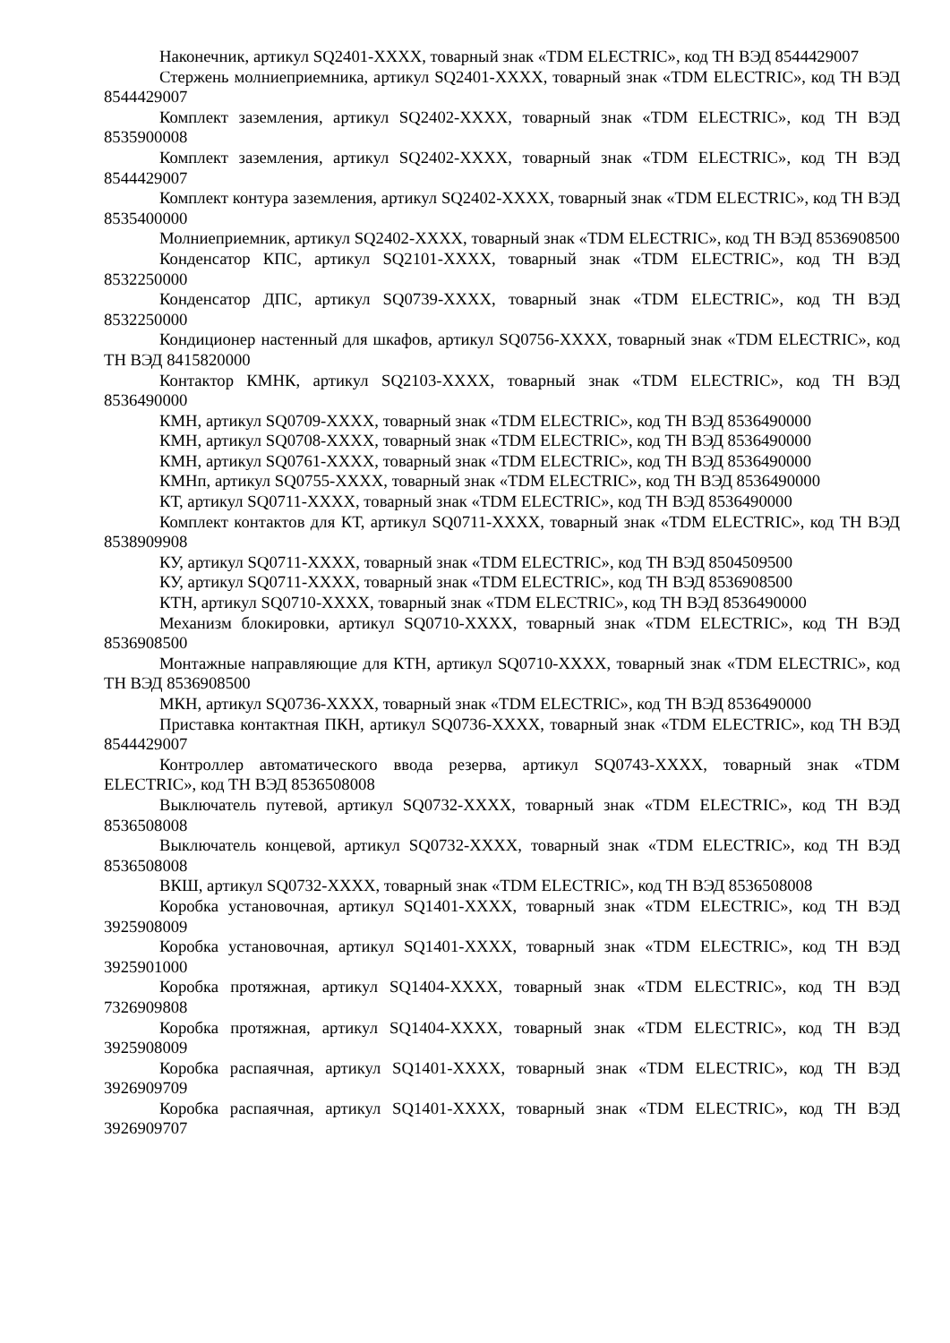Наконечник, артикул SQ2401-XXXX, товарный знак «TDM ELECTRIC», код ТН ВЭД 8544429007
Стержень молниеприемника, артикул SQ2401-XXXX, товарный знак «TDM ELECTRIC», код ТН ВЭД 8544429007
Комплект заземления, артикул SQ2402-XXXX, товарный знак «TDM ELECTRIC», код ТН ВЭД 8535900008
Комплект заземления, артикул SQ2402-XXXX, товарный знак «TDM ELECTRIC», код ТН ВЭД 8544429007
Комплект контура заземления, артикул SQ2402-XXXX, товарный знак «TDM ELECTRIC», код ТН ВЭД 8535400000
Молниеприемник, артикул SQ2402-XXXX, товарный знак «TDM ELECTRIC», код ТН ВЭД 8536908500
Конденсатор КПС, артикул SQ2101-XXXX, товарный знак «TDM ELECTRIC», код ТН ВЭД 8532250000
Конденсатор ДПС, артикул SQ0739-XXXX, товарный знак «TDM ELECTRIC», код ТН ВЭД 8532250000
Кондиционер настенный для шкафов, артикул SQ0756-XXXX, товарный знак «TDM ELECTRIC», код ТН ВЭД 8415820000
Контактор КМНК, артикул SQ2103-XXXX, товарный знак «TDM ELECTRIC», код ТН ВЭД 8536490000
КМН, артикул SQ0709-XXXX, товарный знак «TDM ELECTRIC», код ТН ВЭД 8536490000
КМН, артикул SQ0708-XXXX, товарный знак «TDM ELECTRIC», код ТН ВЭД 8536490000
КМН, артикул SQ0761-XXXX, товарный знак «TDM ELECTRIC», код ТН ВЭД 8536490000
КМНп, артикул SQ0755-XXXX, товарный знак «TDM ELECTRIC», код ТН ВЭД 8536490000
КТ, артикул SQ0711-XXXX, товарный знак «TDM ELECTRIC», код ТН ВЭД 8536490000
Комплект контактов для КТ, артикул SQ0711-XXXX, товарный знак «TDM ELECTRIC», код ТН ВЭД 8538909908
КУ, артикул SQ0711-XXXX, товарный знак «TDM ELECTRIC», код ТН ВЭД 8504509500
КУ, артикул SQ0711-XXXX, товарный знак «TDM ELECTRIC», код ТН ВЭД 8536908500
КТН, артикул SQ0710-XXXX, товарный знак «TDM ELECTRIC», код ТН ВЭД 8536490000
Механизм блокировки, артикул SQ0710-XXXX, товарный знак «TDM ELECTRIC», код ТН ВЭД 8536908500
Монтажные направляющие для КТН, артикул SQ0710-XXXX, товарный знак «TDM ELECTRIC», код ТН ВЭД 8536908500
МКН, артикул SQ0736-XXXX, товарный знак «TDM ELECTRIC», код ТН ВЭД 8536490000
Приставка контактная ПКН, артикул SQ0736-XXXX, товарный знак «TDM ELECTRIC», код ТН ВЭД 8544429007
Контроллер автоматического ввода резерва, артикул SQ0743-XXXX, товарный знак «TDM ELECTRIC», код ТН ВЭД 8536508008
Выключатель путевой, артикул SQ0732-XXXX, товарный знак «TDM ELECTRIC», код ТН ВЭД 8536508008
Выключатель концевой, артикул SQ0732-XXXX, товарный знак «TDM ELECTRIC», код ТН ВЭД 8536508008
ВКШ, артикул SQ0732-XXXX, товарный знак «TDM ELECTRIC», код ТН ВЭД 8536508008
Коробка установочная, артикул SQ1401-XXXX, товарный знак «TDM ELECTRIC», код ТН ВЭД 3925908009
Коробка установочная, артикул SQ1401-XXXX, товарный знак «TDM ELECTRIC», код ТН ВЭД 3925901000
Коробка протяжная, артикул SQ1404-XXXX, товарный знак «TDM ELECTRIC», код ТН ВЭД 7326909808
Коробка протяжная, артикул SQ1404-XXXX, товарный знак «TDM ELECTRIC», код ТН ВЭД 3925908009
Коробка распаячная, артикул SQ1401-XXXX, товарный знак «TDM ELECTRIC», код ТН ВЭД 3926909709
Коробка распаячная, артикул SQ1401-XXXX, товарный знак «TDM ELECTRIC», код ТН ВЭД 3926909707